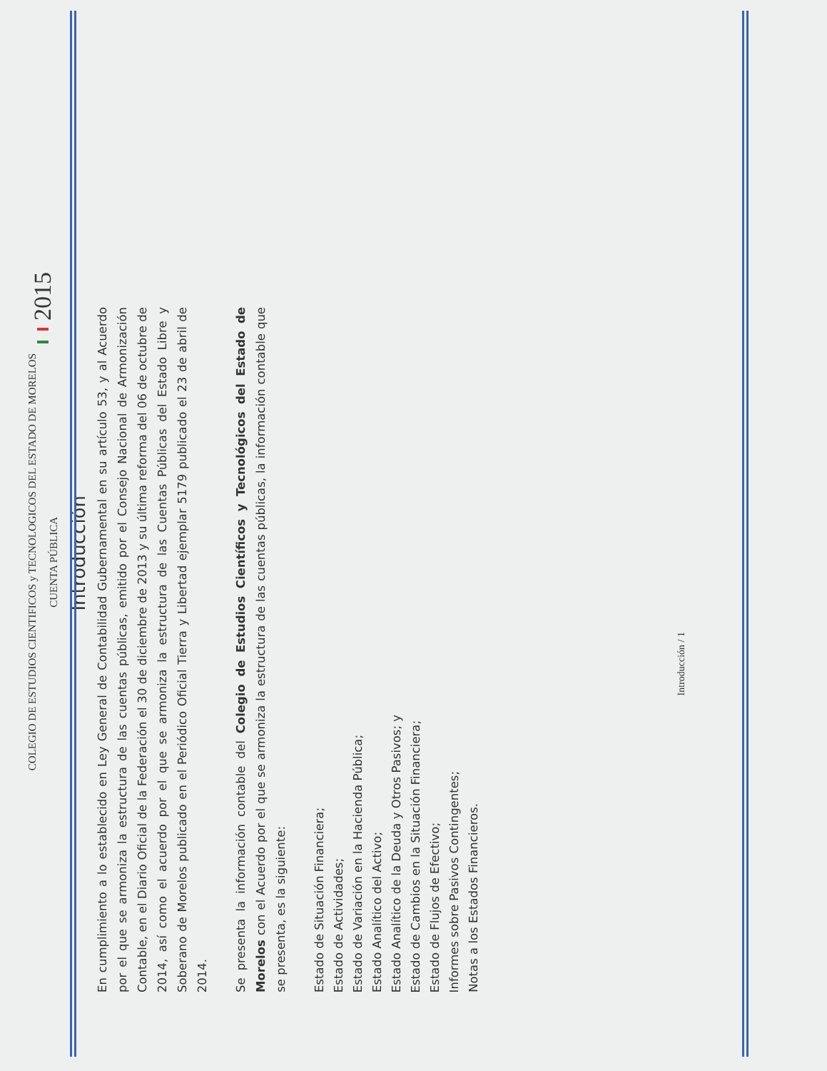COLEGIO DE ESTUDIOS CIENTIFICOS y TECNOLOGICOS DEL ESTADO DE MORELOS
CUENTA PÚBLICA
2015
Introducción
En cumplimiento a lo establecido en Ley General de Contabilidad Gubernamental en su artículo 53, y al Acuerdo por el que se armoniza la estructura de las cuentas públicas, emitido por el Consejo Nacional de Armonización Contable, en el Diario Oficial de la Federación el 30 de diciembre de 2013 y su última reforma del 06 de octubre de 2014, así como el acuerdo por el que se armoniza la estructura de las Cuentas Públicas del Estado Libre y Soberano de Morelos publicado en el Periódico Oficial Tierra y Libertad ejemplar 5179 publicado el 23 de abril de 2014.
Se presenta la información contable del Colegio de Estudios Científicos y Tecnológicos del Estado de Morelos con el Acuerdo por el que se armoniza la estructura de las cuentas públicas, la información contable que se presenta, es la siguiente:
Estado de Situación Financiera;
Estado de Actividades;
Estado de Variación en la Hacienda Pública;
Estado Analítico del Activo;
Estado Analítico de la Deuda y Otros Pasivos; y
Estado de Cambios en la Situación Financiera;
Estado de Flujos de Efectivo;
Informes sobre Pasivos Contingentes;
Notas a los Estados Financieros.
Introducción / 1